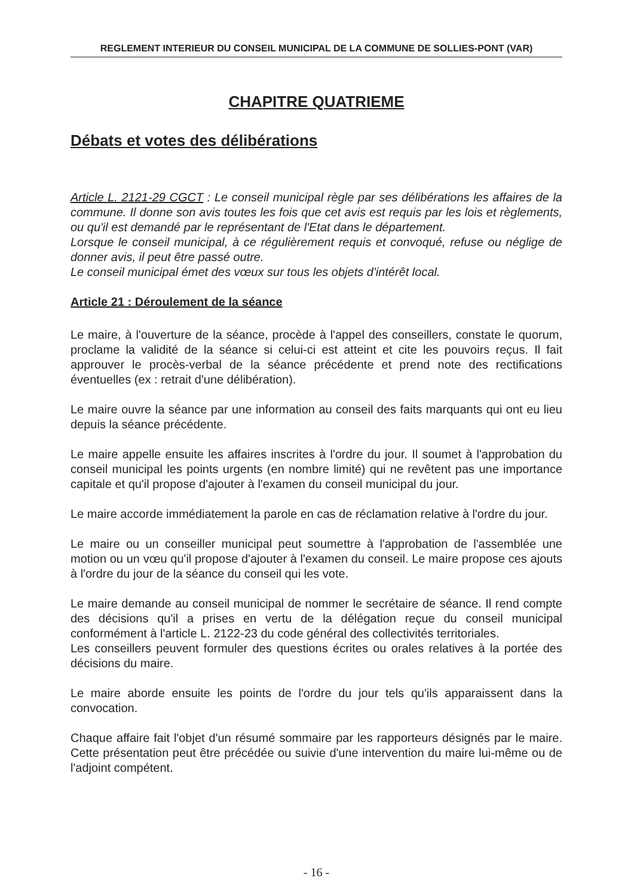REGLEMENT INTERIEUR DU CONSEIL MUNICIPAL DE LA COMMUNE DE SOLLIES-PONT (VAR)
CHAPITRE QUATRIEME
Débats et votes des délibérations
Article L. 2121-29 CGCT : Le conseil municipal règle par ses délibérations les affaires de la commune. Il donne son avis toutes les fois que cet avis est requis par les lois et règlements, ou qu'il est demandé par le représentant de l'Etat dans le département.
Lorsque le conseil municipal, à ce régulièrement requis et convoqué, refuse ou néglige de donner avis, il peut être passé outre.
Le conseil municipal émet des vœux sur tous les objets d'intérêt local.
Article 21 : Déroulement de la séance
Le maire, à l'ouverture de la séance, procède à l'appel des conseillers, constate le quorum, proclame la validité de la séance si celui-ci est atteint et cite les pouvoirs reçus. Il fait approuver le procès-verbal de la séance précédente et prend note des rectifications éventuelles (ex : retrait d'une délibération).
Le maire ouvre la séance par une information au conseil des faits marquants qui ont eu lieu depuis la séance précédente.
Le maire appelle ensuite les affaires inscrites à l'ordre du jour. Il soumet à l'approbation du conseil municipal les points urgents (en nombre limité) qui ne revêtent pas une importance capitale et qu'il propose d'ajouter à l'examen du conseil municipal du jour.
Le maire accorde immédiatement la parole en cas de réclamation relative à l'ordre du jour.
Le maire ou un conseiller municipal peut soumettre à l'approbation de l'assemblée une motion ou un vœu qu'il propose d'ajouter à l'examen du conseil. Le maire propose ces ajouts à l'ordre du jour de la séance du conseil qui les vote.
Le maire demande au conseil municipal de nommer le secrétaire de séance. Il rend compte des décisions qu'il a prises en vertu de la délégation reçue du conseil municipal conformément à l'article L. 2122-23 du code général des collectivités territoriales.
Les conseillers peuvent formuler des questions écrites ou orales relatives à la portée des décisions du maire.
Le maire aborde ensuite les points de l'ordre du jour tels qu'ils apparaissent dans la convocation.
Chaque affaire fait l'objet d'un résumé sommaire par les rapporteurs désignés par le maire. Cette présentation peut être précédée ou suivie d'une intervention du maire lui-même ou de l'adjoint compétent.
- 16 -